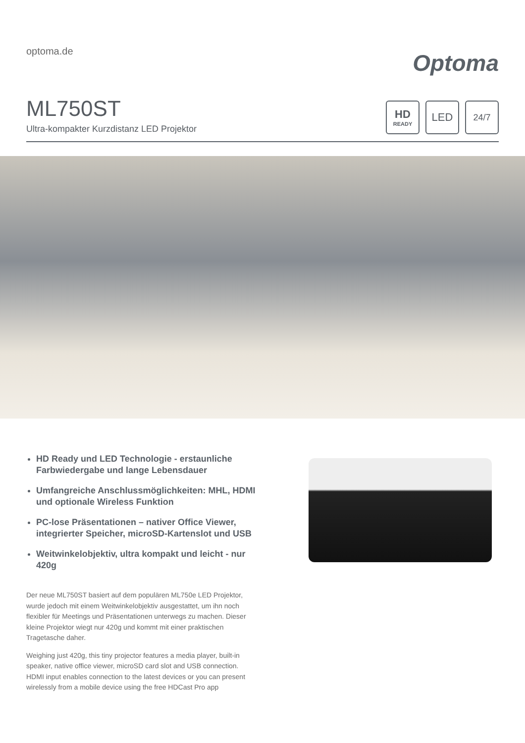optoma.de
Optoma
ML750ST
Ultra-kompakter Kurzdistanz LED Projektor
HD
READY
LED
24/7
HD Ready und LED Technologie - erstaunliche Farbwiedergabe und lange Lebensdauer
Umfangreiche Anschlussmöglichkeiten: MHL, HDMI und optionale Wireless Funktion
PC-lose Präsentationen – nativer Office Viewer, integrierter Speicher, microSD-Kartenslot und USB
Weitwinkelobjektiv, ultra kompakt und leicht - nur 420g
Der neue ML750ST basiert auf dem populären ML750e LED Projektor, wurde jedoch mit einem Weitwinkelobjektiv ausgestattet, um ihn noch flexibler für Meetings und Präsentationen unterwegs zu machen. Dieser kleine Projektor wiegt nur 420g und kommt mit einer praktischen Tragetasche daher.
Weighing just 420g, this tiny projector features a media player, built-in speaker, native office viewer, microSD card slot and USB connection. HDMI input enables connection to the latest devices or you can present wirelessly from a mobile device using the free HDCast Pro app